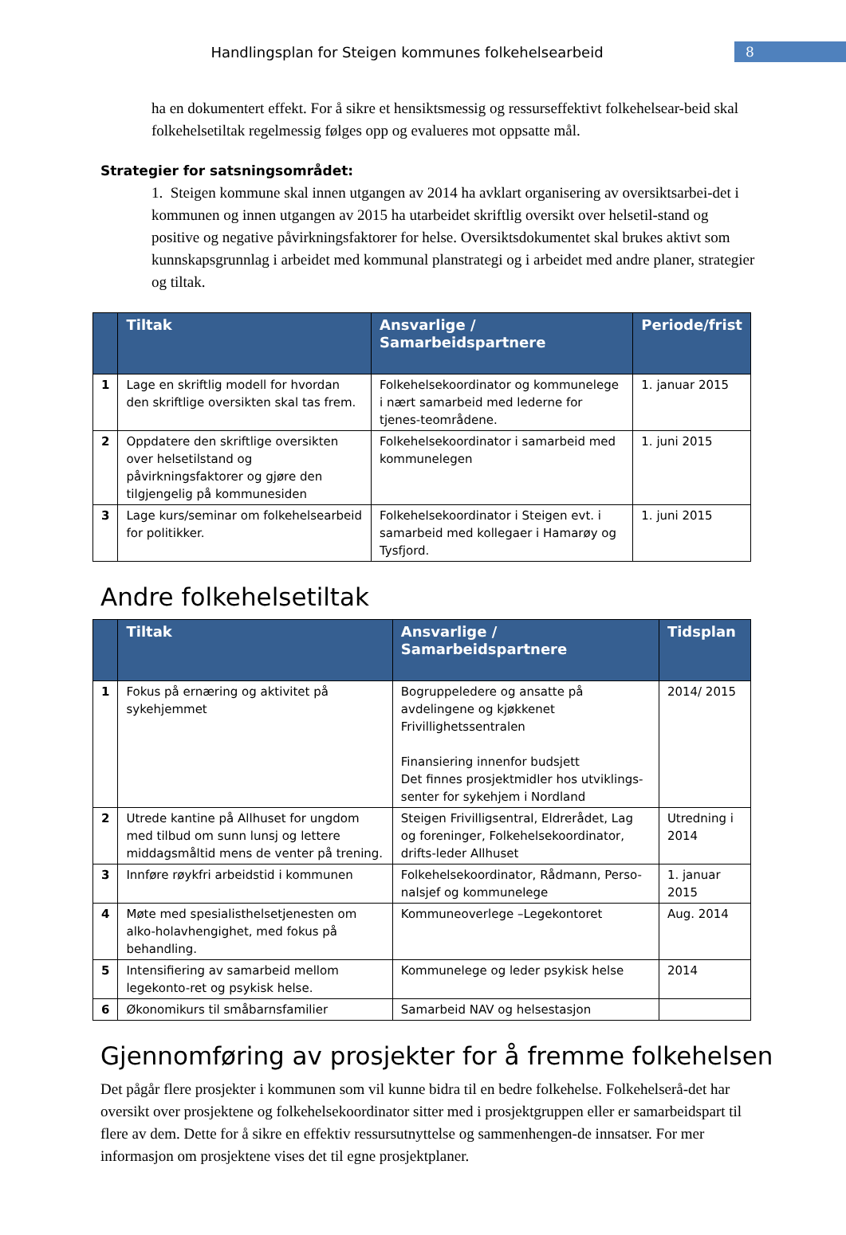Handlingsplan for Steigen kommunes folkehelsearbeid
8
ha en dokumentert effekt. For å sikre et hensiktsmessig og ressurseffektivt folkehelsear-beid skal folkehelsetiltak regelmessig følges opp og evalueres mot oppsatte mål.
Strategier for satsningsområdet:
1. Steigen kommune skal innen utgangen av 2014 ha avklart organisering av oversiktsarbei-det i kommunen og innen utgangen av 2015 ha utarbeidet skriftlig oversikt over helsetil-stand og positive og negative påvirkningsfaktorer for helse. Oversiktsdokumentet skal brukes aktivt som kunnskapsgrunnlag i arbeidet med kommunal planstrategi og i arbeidet med andre planer, strategier og tiltak.
| | Tiltak | Ansvarlige / Samarbeidspartnere | Periode/frist |
| --- | --- | --- | --- |
| 1 | Lage en skriftlig modell for hvordan den skriftlige oversikten skal tas frem. | Folkehelsekoordinator og kommunelege i nært samarbeid med lederne for tjenes-teområdene. | 1. januar 2015 |
| 2 | Oppdatere den skriftlige oversikten over helsetilstand og påvirkningsfaktorer og gjøre den tilgjengelig på kommunesiden | Folkehelsekoordinator i samarbeid med kommunelegen | 1. juni 2015 |
| 3 | Lage kurs/seminar om folkehelsearbeid for politikker. | Folkehelsekoordinator i Steigen evt. i samarbeid med kollegaer i Hamarøy og Tysfjord. | 1. juni 2015 |
Andre folkehelsetiltak
| | Tiltak | Ansvarlige / Samarbeidspartnere | Tidsplan |
| --- | --- | --- | --- |
| 1 | Fokus på ernæring og aktivitet på sykehjemmet | Bogruppeledere og ansatte på avdelingene og kjøkkenet Frivillighetssentralen Finansiering innenfor budsjett Det finnes prosjektmidler hos utviklings-senter for sykehjem i Nordland | 2014/ 2015 |
| 2 | Utrede kantine på Allhuset for ungdom med tilbud om sunn lunsj og lettere middagsmåltid mens de venter på trening. | Steigen Frivilligsentral, Eldrerådet, Lag og foreninger, Folkehelsekoordinator, drifts-leder Allhuset | Utredning i 2014 |
| 3 | Innføre røykfri arbeidstid i kommunen | Folkehelsekoordinator, Rådmann, Perso-nalsjef og kommunelege | 1. januar 2015 |
| 4 | Møte med spesialisthelsetjenesten om alko-holavhengighet, med fokus på behandling. | Kommuneoverlege –Legekontoret | Aug. 2014 |
| 5 | Intensifiering av samarbeid mellom legekonto-ret og psykisk helse. | Kommunelege og leder psykisk helse | 2014 |
| 6 | Økonomikurs til småbarnsfamilier | Samarbeid NAV og helsestasjon | |
Gjennomføring av prosjekter for å fremme folkehelsen
Det pågår flere prosjekter i kommunen som vil kunne bidra til en bedre folkehelse. Folkehelserå-det har oversikt over prosjektene og folkehelsekoordinator sitter med i prosjektgruppen eller er samarbeidspart til flere av dem. Dette for å sikre en effektiv ressursutnyttelse og sammenhengen-de innsatser. For mer informasjon om prosjektene vises det til egne prosjektplaner.